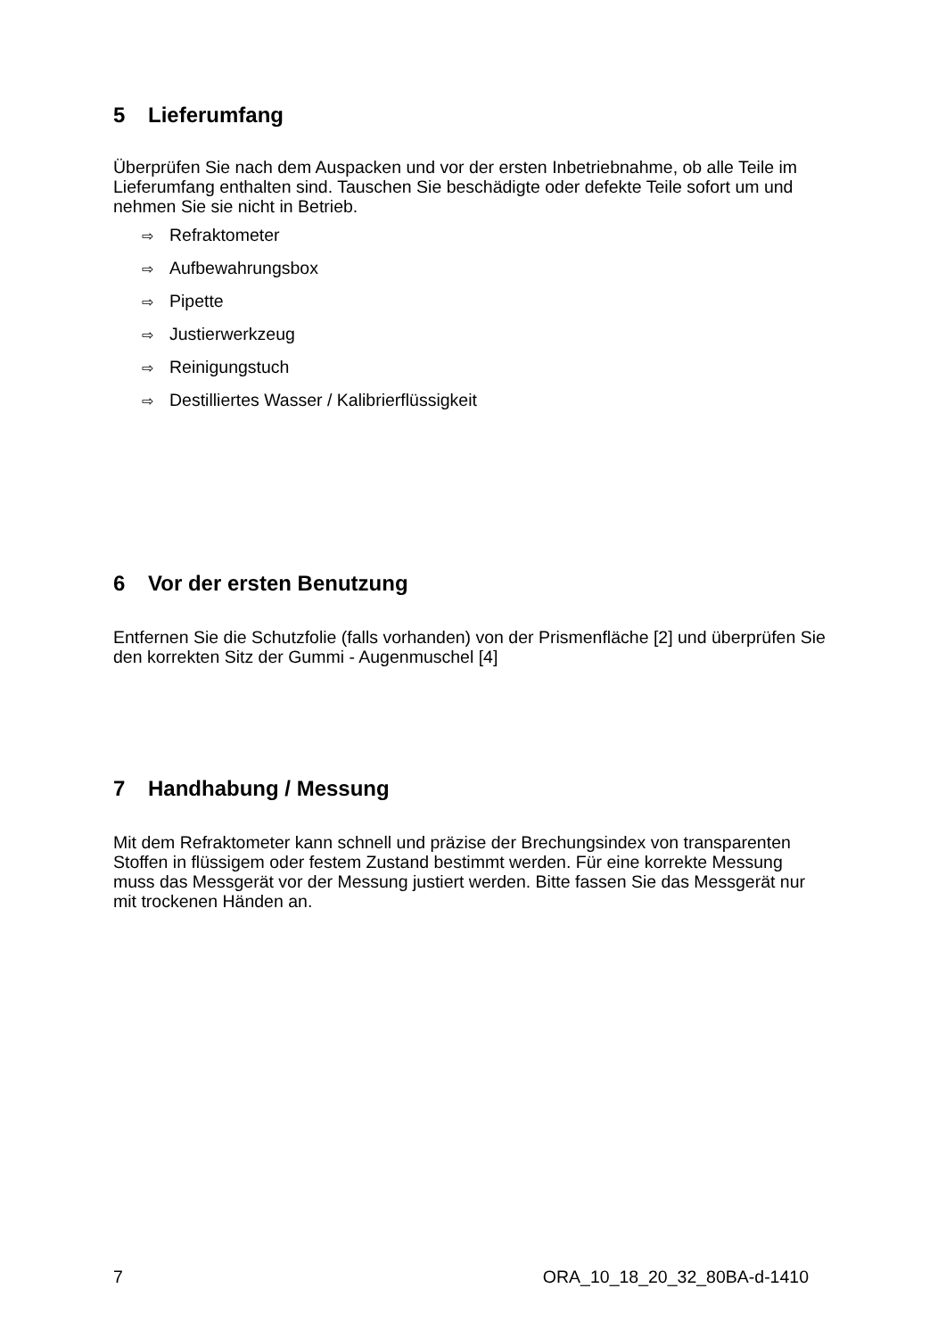5 Lieferumfang
Überprüfen Sie nach dem Auspacken und vor der ersten Inbetriebnahme, ob alle Teile im Lieferumfang enthalten sind. Tauschen Sie beschädigte oder defekte Teile sofort um und nehmen Sie sie nicht in Betrieb.
⇨ Refraktometer
⇨ Aufbewahrungsbox
⇨ Pipette
⇨ Justierwerkzeug
⇨ Reinigungstuch
⇨ Destilliertes Wasser / Kalibrierflüssigkeit
6 Vor der ersten Benutzung
Entfernen Sie die Schutzfolie (falls vorhanden) von der Prismenfläche [2] und überprüfen Sie den korrekten Sitz der Gummi - Augenmuschel [4]
7 Handhabung / Messung
Mit dem Refraktometer kann schnell und präzise der Brechungsindex von transparenten Stoffen in flüssigem oder festem Zustand bestimmt werden. Für eine korrekte Messung muss das Messgerät vor der Messung justiert werden. Bitte fassen Sie das Messgerät nur mit trockenen Händen an.
7 ORA_10_18_20_32_80BA-d-1410